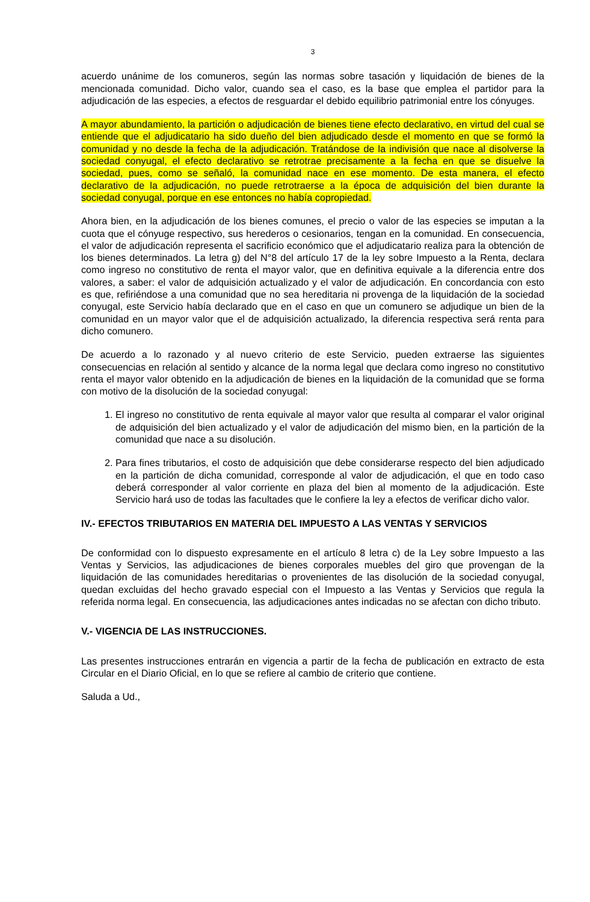3
acuerdo unánime de los comuneros, según las normas sobre tasación y liquidación de bienes de la mencionada comunidad. Dicho valor, cuando sea el caso, es la base que emplea el partidor para la adjudicación de las especies, a efectos de resguardar el debido equilibrio patrimonial entre los cónyuges.
A mayor abundamiento, la partición o adjudicación de bienes tiene efecto declarativo, en virtud del cual se entiende que el adjudicatario ha sido dueño del bien adjudicado desde el momento en que se formó la comunidad y no desde la fecha de la adjudicación. Tratándose de la indivisión que nace al disolverse la sociedad conyugal, el efecto declarativo se retrotrae precisamente a la fecha en que se disuelve la sociedad, pues, como se señaló, la comunidad nace en ese momento. De esta manera, el efecto declarativo de la adjudicación, no puede retrotraerse a la época de adquisición del bien durante la sociedad conyugal, porque en ese entonces no había copropiedad.
Ahora bien, en la adjudicación de los bienes comunes, el precio o valor de las especies se imputan a la cuota que el cónyuge respectivo, sus herederos o cesionarios, tengan en la comunidad. En consecuencia, el valor de adjudicación representa el sacrificio económico que el adjudicatario realiza para la obtención de los bienes determinados. La letra g) del N°8 del artículo 17 de la ley sobre Impuesto a la Renta, declara como ingreso no constitutivo de renta el mayor valor, que en definitiva equivale a la diferencia entre dos valores, a saber: el valor de adquisición actualizado y el valor de adjudicación. En concordancia con esto es que, refiriéndose a una comunidad que no sea hereditaria ni provenga de la liquidación de la sociedad conyugal, este Servicio había declarado que en el caso en que un comunero se adjudique un bien de la comunidad en un mayor valor que el de adquisición actualizado, la diferencia respectiva será renta para dicho comunero.
De acuerdo a lo razonado y al nuevo criterio de este Servicio, pueden extraerse las siguientes consecuencias en relación al sentido y alcance de la norma legal que declara como ingreso no constitutivo renta el mayor valor obtenido en la adjudicación de bienes en la liquidación de la comunidad que se forma con motivo de la disolución de la sociedad conyugal:
1. El ingreso no constitutivo de renta equivale al mayor valor que resulta al comparar el valor original de adquisición del bien actualizado y el valor de adjudicación del mismo bien, en la partición de la comunidad que nace a su disolución.
2. Para fines tributarios, el costo de adquisición que debe considerarse respecto del bien adjudicado en la partición de dicha comunidad, corresponde al valor de adjudicación, el que en todo caso deberá corresponder al valor corriente en plaza del bien al momento de la adjudicación. Este Servicio hará uso de todas las facultades que le confiere la ley a efectos de verificar dicho valor.
IV.- EFECTOS TRIBUTARIOS EN MATERIA DEL IMPUESTO A LAS VENTAS Y SERVICIOS
De conformidad con lo dispuesto expresamente en el artículo 8 letra c) de la Ley sobre Impuesto a las Ventas y Servicios, las adjudicaciones de bienes corporales muebles del giro que provengan de la liquidación de las comunidades hereditarias o provenientes de las disolución de la sociedad conyugal, quedan excluidas del hecho gravado especial con el Impuesto a las Ventas y Servicios que regula la referida norma legal. En consecuencia, las adjudicaciones antes indicadas no se afectan con dicho tributo.
V.- VIGENCIA DE LAS INSTRUCCIONES.
Las presentes instrucciones entrarán en vigencia a partir de la fecha de publicación en extracto de esta Circular en el Diario Oficial, en lo que se refiere al cambio de criterio que contiene.
Saluda a Ud.,